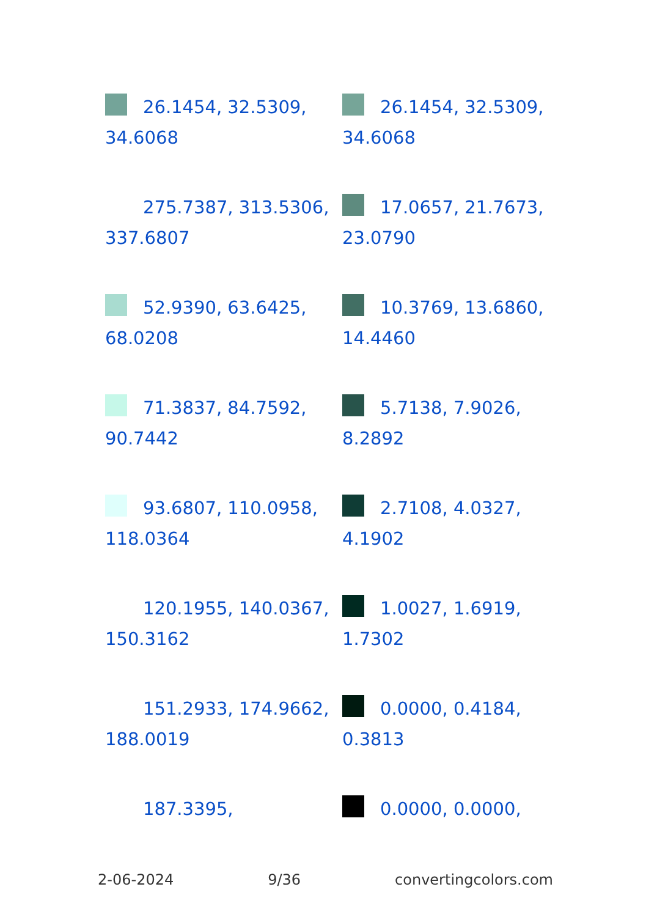26.1454, 32.5309, 34.6068
26.1454, 32.5309, 34.6068
275.7387, 313.5306, 337.6807
17.0657, 21.7673, 23.0790
52.9390, 63.6425, 68.0208
10.3769, 13.6860, 14.4460
71.3837, 84.7592, 90.7442
5.7138, 7.9026, 8.2892
93.6807, 110.0958, 118.0364
2.7108, 4.0327, 4.1902
120.1955, 140.0367, 150.3162
1.0027, 1.6919, 1.7302
151.2933, 174.9662, 188.0019
0.0000, 0.4184, 0.3813
187.3395,
0.0000, 0.0000,
2-06-2024 9/36 convertingcolors.com